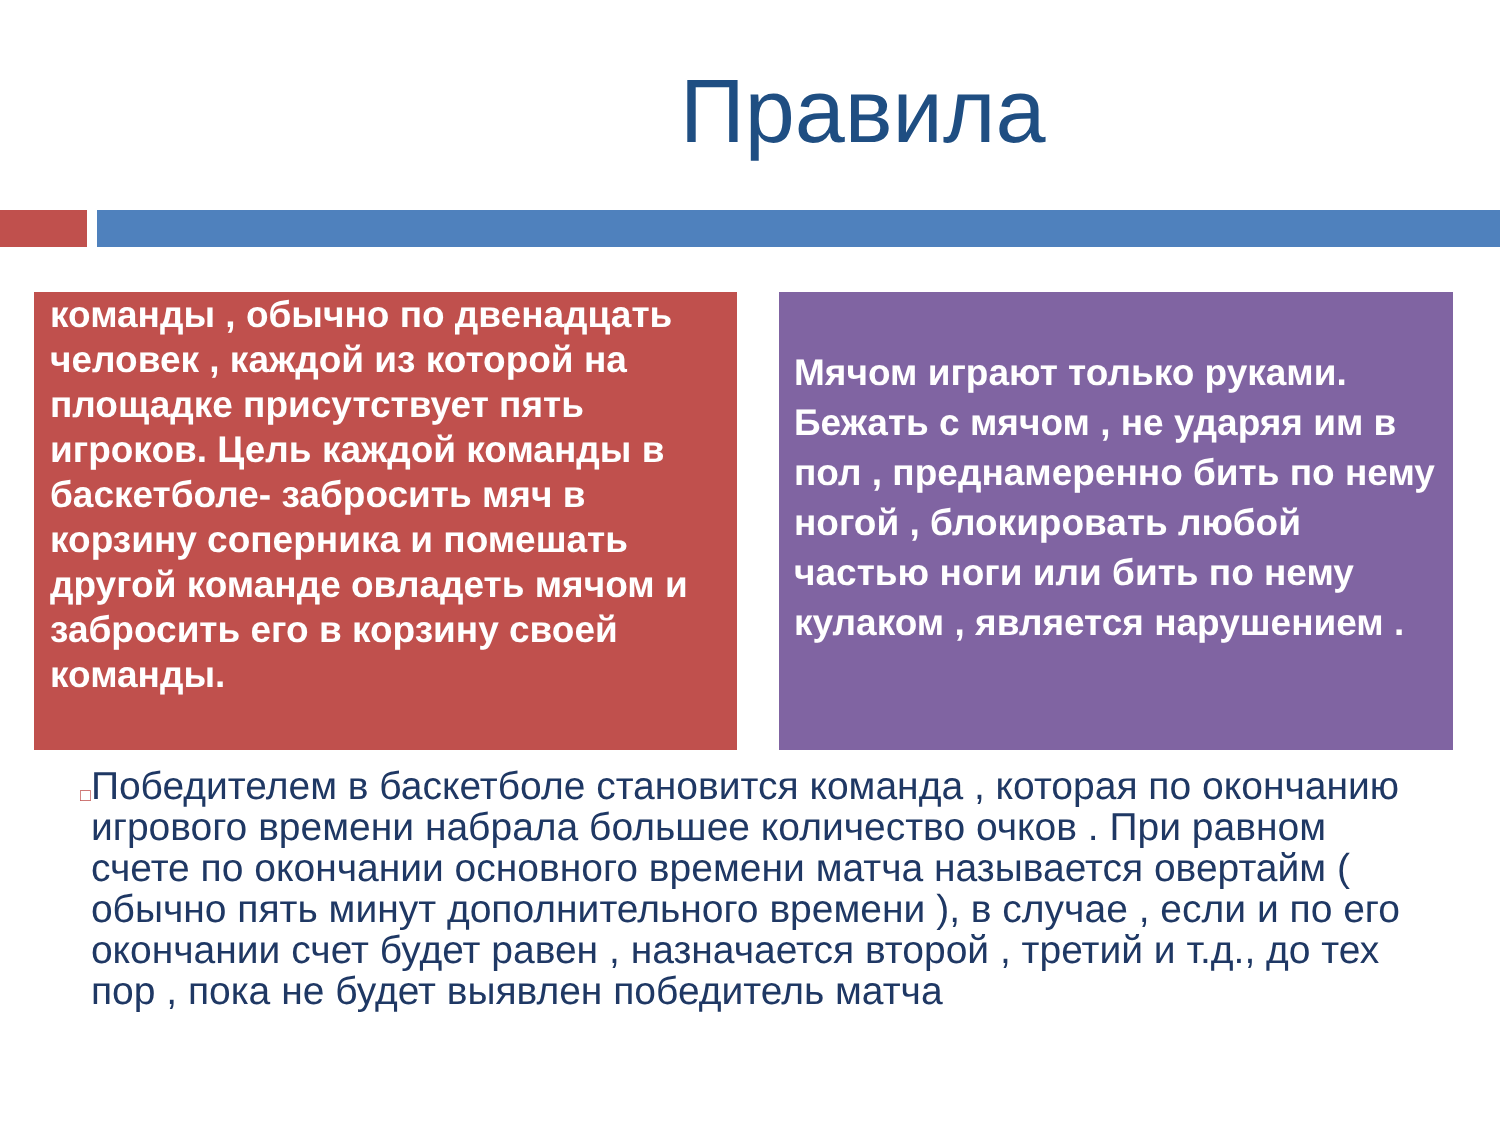Правила
команды , обычно по двенадцать человек , каждой из которой на площадке присутствует пять игроков. Цель каждой команды в баскетболе- забросить мяч в корзину соперника и помешать другой команде овладеть мячом и забросить его в корзину своей команды.
Мячом играют только руками. Бежать с мячом , не ударяя им в пол , преднамеренно бить по нему ногой , блокировать любой частью ноги или бить по нему кулаком , является нарушением .
□
Победителем в баскетболе становится команда , которая по окончанию игрового времени набрала большее количество очков . При равном счете по окончании основного времени матча называется овертайм ( обычно пять минут дополнительного времени ), в случае , если и по его окончании счет будет равен , назначается второй , третий и т.д., до тех пор , пока не будет выявлен победитель матча